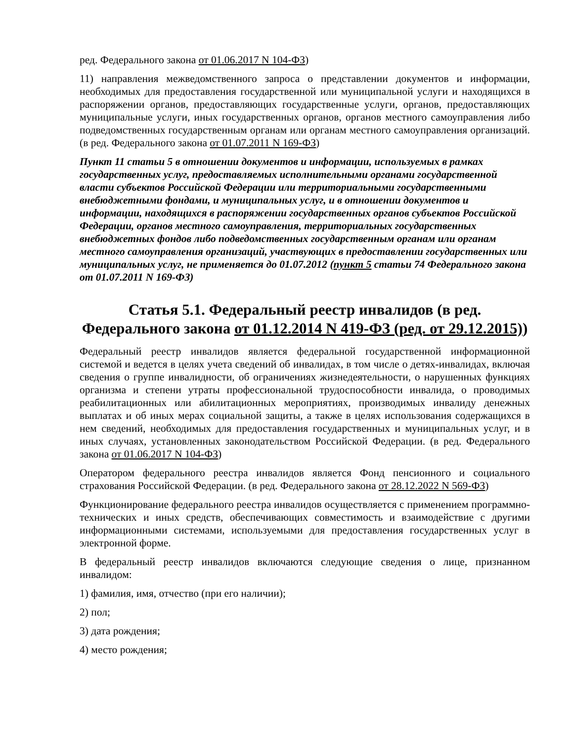ред. Федерального закона от 01.06.2017 N 104-ФЗ)
11) направления межведомственного запроса о представлении документов и информации, необходимых для предоставления государственной или муниципальной услуги и находящихся в распоряжении органов, предоставляющих государственные услуги, органов, предоставляющих муниципальные услуги, иных государственных органов, органов местного самоуправления либо подведомственных государственным органам или органам местного самоуправления организаций. (в ред. Федерального закона от 01.07.2011 N 169-ФЗ)
Пункт 11 статьи 5 в отношении документов и информации, используемых в рамках государственных услуг, предоставляемых исполнительными органами государственной власти субъектов Российской Федерации или территориальными государственными внебюджетными фондами, и муниципальных услуг, и в отношении документов и информации, находящихся в распоряжении государственных органов субъектов Российской Федерации, органов местного самоуправления, территориальных государственных внебюджетных фондов либо подведомственных государственным органам или органам местного самоуправления организаций, участвующих в предоставлении государственных или муниципальных услуг, не применяется до 01.07.2012 (пункт 5 статьи 74 Федерального закона от 01.07.2011 N 169-ФЗ)
Статья 5.1. Федеральный реестр инвалидов (в ред. Федерального закона от 01.12.2014 N 419-ФЗ (ред. от 29.12.2015))
Федеральный реестр инвалидов является федеральной государственной информационной системой и ведется в целях учета сведений об инвалидах, в том числе о детях-инвалидах, включая сведения о группе инвалидности, об ограничениях жизнедеятельности, о нарушенных функциях организма и степени утраты профессиональной трудоспособности инвалида, о проводимых реабилитационных или абилитационных мероприятиях, производимых инвалиду денежных выплатах и об иных мерах социальной защиты, а также в целях использования содержащихся в нем сведений, необходимых для предоставления государственных и муниципальных услуг, и в иных случаях, установленных законодательством Российской Федерации. (в ред. Федерального закона от 01.06.2017 N 104-ФЗ)
Оператором федерального реестра инвалидов является Фонд пенсионного и социального страхования Российской Федерации. (в ред. Федерального закона от 28.12.2022 N 569-ФЗ)
Функционирование федерального реестра инвалидов осуществляется с применением программно-технических и иных средств, обеспечивающих совместимость и взаимодействие с другими информационными системами, используемыми для предоставления государственных услуг в электронной форме.
В федеральный реестр инвалидов включаются следующие сведения о лице, признанном инвалидом:
1) фамилия, имя, отчество (при его наличии);
2) пол;
3) дата рождения;
4) место рождения;